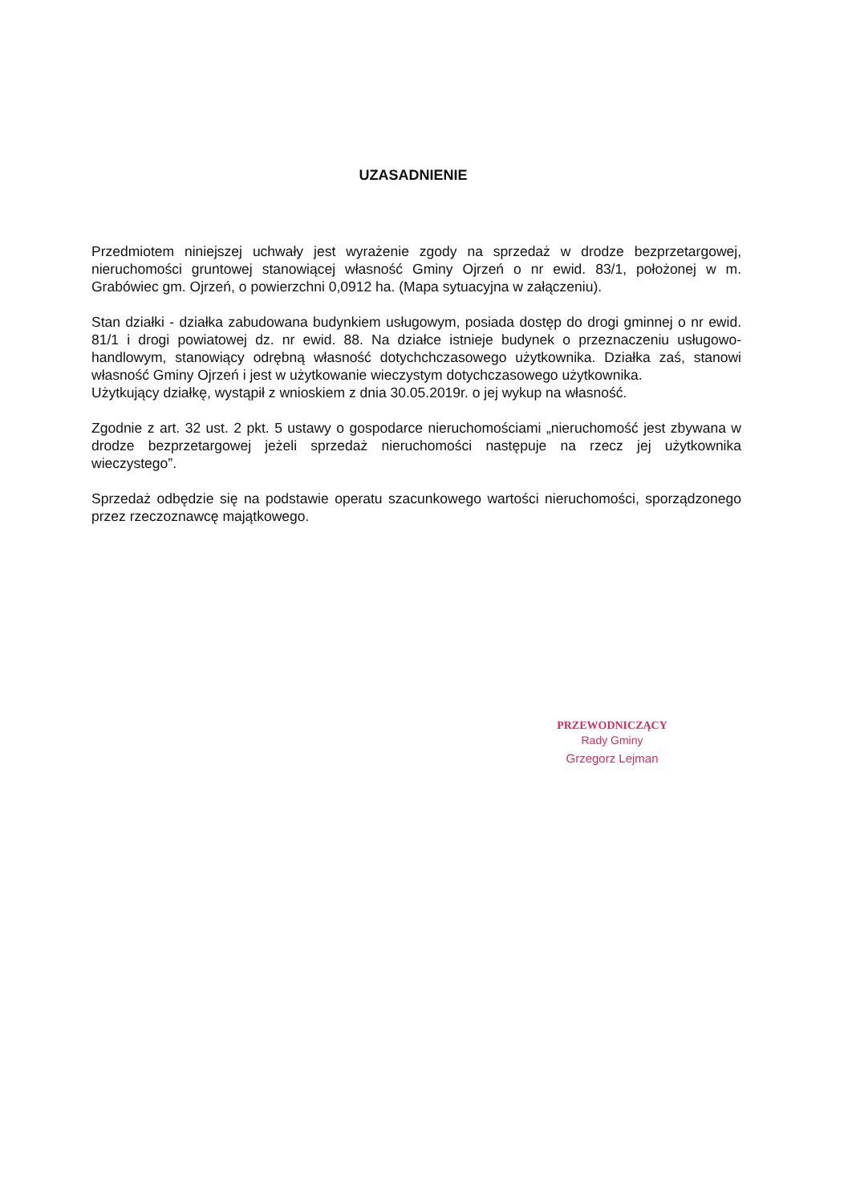UZASADNIENIE
Przedmiotem niniejszej uchwały jest wyrażenie zgody na sprzedaż w drodze bezprzetargowej, nieruchomości gruntowej stanowiącej własność Gminy Ojrzeń o nr ewid. 83/1, położonej w m. Grabówiec gm. Ojrzeń, o powierzchni 0,0912 ha. (Mapa sytuacyjna w załączeniu).
Stan działki - działka zabudowana budynkiem usługowym, posiada dostęp do drogi gminnej o nr ewid. 81/1 i drogi powiatowej dz. nr ewid. 88. Na działce istnieje budynek o przeznaczeniu usługowo-handlowym, stanowiący odrębną własność dotychchczasowego użytkownika. Działka zaś, stanowi własność Gminy Ojrzeń i jest w użytkowanie wieczystym dotychczasowego użytkownika.
Użytkujący działkę, wystąpił z wnioskiem z dnia 30.05.2019r. o jej wykup na własność.
Zgodnie z art. 32 ust. 2 pkt. 5 ustawy o gospodarce nieruchomościami „nieruchomość jest zbywana w drodze bezprzetargowej jeżeli sprzedaż nieruchomości następuje na rzecz jej użytkownika wieczystego”.
Sprzedaż odbędzie się na podstawie operatu szacunkowego wartości nieruchomości, sporządzonego przez rzeczoznawcę majątkowego.
PRZEWODNICZĄCY
Rady Gminy
Grzegorz Lejman